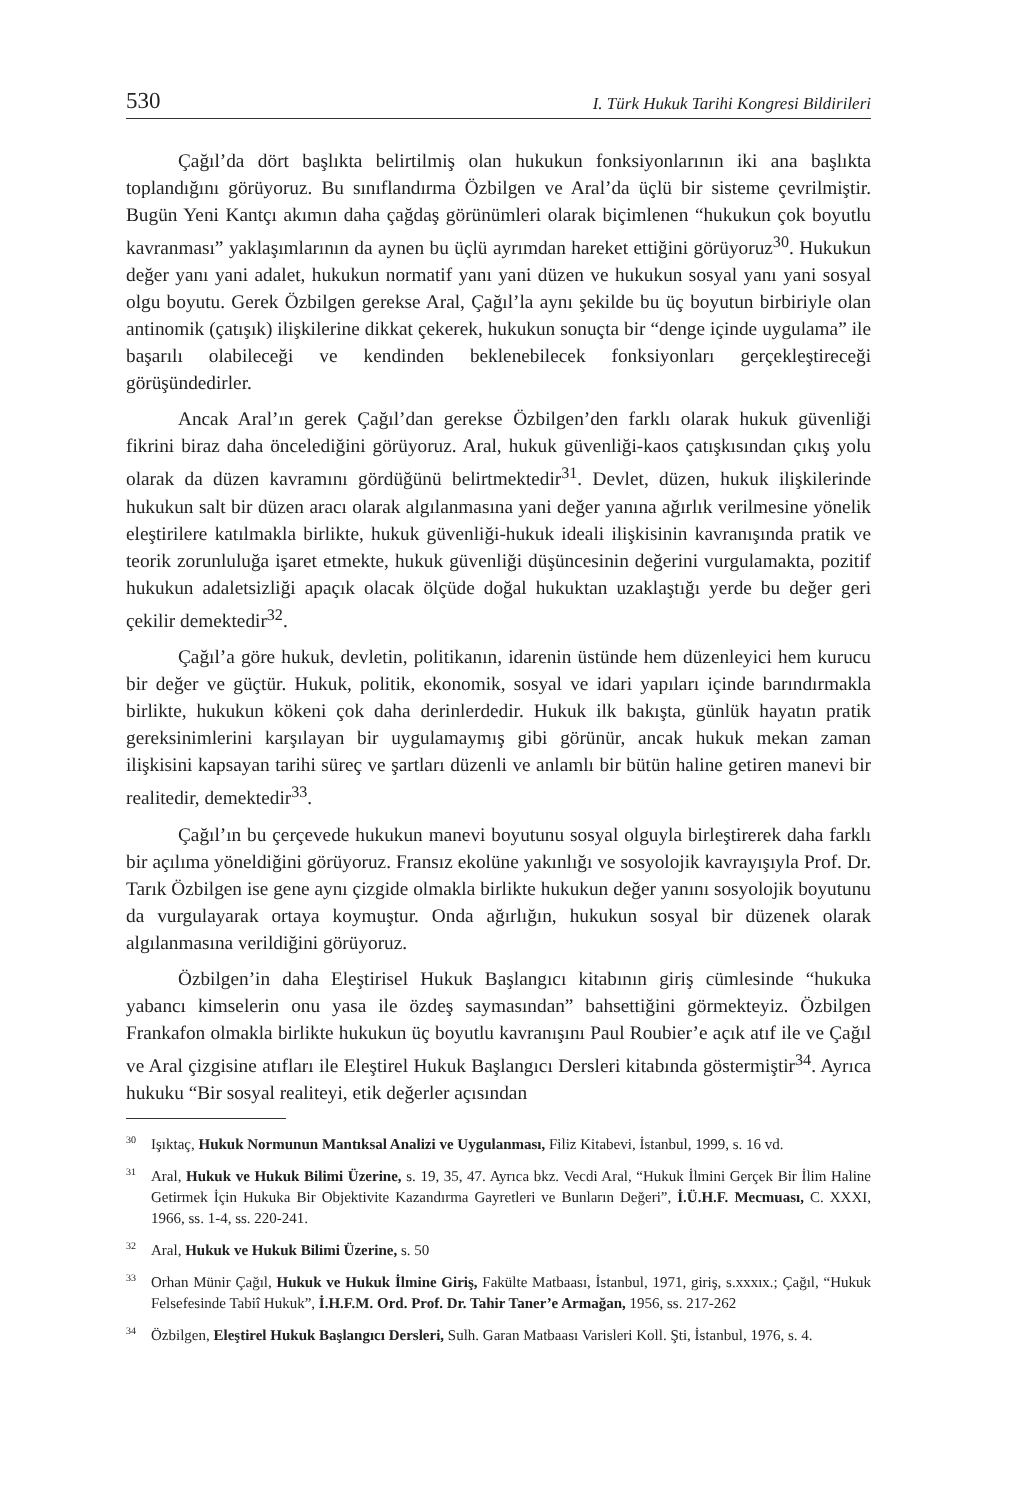530 I. Türk Hukuk Tarihi Kongresi Bildirileri
Çağıl’da dört başlıkta belirtilmiş olan hukukun fonksiyonlarının iki ana başlıkta toplandığını görüyoruz. Bu sınıflandırma Özbilgen ve Aral’da üçlü bir sisteme çevrilmiştir. Bugün Yeni Kantçı akımın daha çağdaş görünümleri olarak biçimlenen “hukukun çok boyutlu kavranması” yaklaşımlarının da aynen bu üçlü ayrımdan hareket ettiğini görüyoruz<sup>30</sup>. Hukukun değer yanı yani adalet, hukukun normatif yanı yani düzen ve hukukun sosyal yanı yani sosyal olgu boyutu. Gerek Özbilgen gerekse Aral, Çağıl’la aynı şekilde bu üç boyutun birbiriyle olan antinomik (çatışık) ilişkilerine dikkat çekerek, hukukun sonuçta bir “denge içinde uygulama” ile başarılı olabileceği ve kendinden beklenebilecek fonksiyonları gerçekleştireceği görüşündedirler.
Ancak Aral’ın gerek Çağıl’dan gerekse Özbilgen’den farklı olarak hukuk güvenliği fikrini biraz daha öncelediğini görüyoruz. Aral, hukuk güvenliği-kaos çatışkısından çıkış yolu olarak da düzen kavramını gördüğünü belirtmektedir<sup>31</sup>. Devlet, düzen, hukuk ilişkilerinde hukukun salt bir düzen aracı olarak algılanmasına yani değer yanına ağırlık verilmesine yönelik eleştirilere katılmakla birlikte, hukuk güvenliği-hukuk ideali ilişkisinin kavranışında pratik ve teorik zorunluluğa işaret etmekte, hukuk güvenliği düşüncesinin değerini vurgulamakta, pozitif hukukun adaletsizliği apaçık olacak ölçüde doğal hukuktan uzaklaştığı yerde bu değer geri çekilir demektedir<sup>32</sup>.
Çağıl’a göre hukuk, devletin, politikanın, idarenin üstünde hem düzenleyici hem kurucu bir değer ve güçtür. Hukuk, politik, ekonomik, sosyal ve idari yapıları içinde barındırmakla birlikte, hukukun kökeni çok daha derinlerdedir. Hukuk ilk bakışta, günlük hayatın pratik gereksinimlerini karşılayan bir uygulamaymış gibi görünür, ancak hukuk mekan zaman ilişkisini kapsayan tarihi süreç ve şartları düzenli ve anlamlı bir bütün haline getiren manevi bir realitedir, demektedir<sup>33</sup>.
Çağıl’ın bu çerçevede hukukun manevi boyutunu sosyal olguyla birleştirerek daha farklı bir açılıma yöneldiğini görüyoruz. Fransız ekolüne yakınlığı ve sosyolojik kavrayışıyla Prof. Dr. Tarık Özbilgen ise gene aynı çizgide olmakla birlikte hukukun değer yanını sosyolojik boyutunu da vurgulayarak ortaya koymuştur. Onda ağırlığın, hukukun sosyal bir düzenek olarak algılanmasına verildiğini görüyoruz.
Özbilgen’in daha Eleştirisel Hukuk Başlangıcı kitabının giriş cümlesinde “hukuka yabancı kimselerin onu yasa ile özdeş saymasından” bahsettiğini görmekteyiz. Özbilgen Frankafon olmakla birlikte hukukun üç boyutlu kavranışını Paul Roubier’e açık atıf ile ve Çağıl ve Aral çizgisine atıfları ile Eleştirel Hukuk Başlangıcı Dersleri kitabında göstermiştir<sup>34</sup>. Ayrıca hukuku “Bir sosyal realiteyi, etik değerler açısından
<sup>30</sup> Işıktaç, Hukuk Normunun Mantıksal Analizi ve Uygulanması, Filiz Kitabevi, İstanbul, 1999, s. 16 vd.
<sup>31</sup> Aral, Hukuk ve Hukuk Bilimi Üzerine, s. 19, 35, 47. Ayrıca bkz. Vecdi Aral, “Hukuk İlmini Gerçek Bir İlim Haline Getirmek İçin Hukuka Bir Objektivite Kazandırma Gayretleri ve Bunların Değeri”, İ.Ü.H.F. Mecmuası, C. XXXI, 1966, ss. 1-4, ss. 220-241.
<sup>32</sup> Aral, Hukuk ve Hukuk Bilimi Üzerine, s. 50
<sup>33</sup> Orhan Münir Çağıl, Hukuk ve Hukuk İlmine Giriş, Fakülte Matbaası, İstanbul, 1971, giriş, s.xxxıx.; Çağıl, “Hukuk Felsefesinde Tabiî Hukuk”, İ.H.F.M. Ord. Prof. Dr. Tahir Taner’e Armağan, 1956, ss. 217-262
<sup>34</sup> Özbilgen, Eleştirel Hukuk Başlangıcı Dersleri, Sulh. Garan Matbaası Varisleri Koll. Şti, İstanbul, 1976, s. 4.